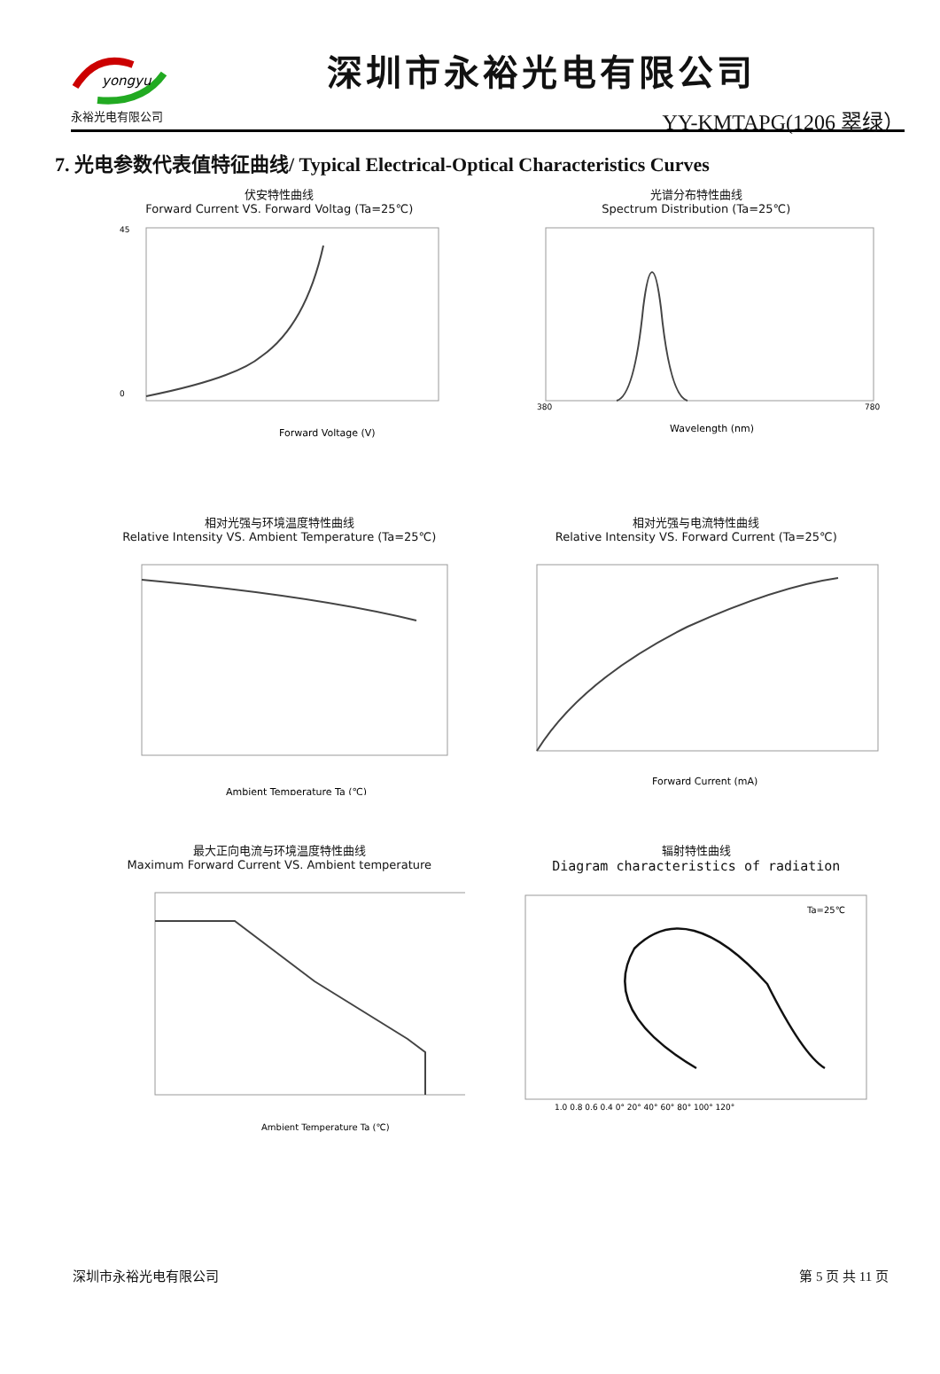yongyu
永裕光电有限公司
深圳市永裕光电有限公司
YY-KMTAPG(1206 翠绿）
7. 光电参数代表值特征曲线/ Typical Electrical-Optical Characteristics Curves
伏安特性曲线
Forward Current VS. Forward Voltag (Ta=25℃)
Forward Voltage (V)
0
45
光谱分布特性曲线
Spectrum Distribution (Ta=25℃)
Wavelength (nm)
380
780
相对光强与环境温度特性曲线
Relative Intensity VS. Ambient Temperature (Ta=25℃)
Ambient Temperature Ta (℃)
相对光强与电流特性曲线
Relative Intensity VS. Forward Current (Ta=25℃)
Forward Current (mA)
最大正向电流与环境温度特性曲线
Maximum Forward Current VS. Ambient temperature
Ambient Temperature Ta (℃)
辐射特性曲线
Diagram characteristics of radiation
Ta=25℃
1.0 0.8 0.6 0.4 0° 20° 40° 60° 80° 100° 120°
深圳市永裕光电有限公司 第 5 页 共 11 页